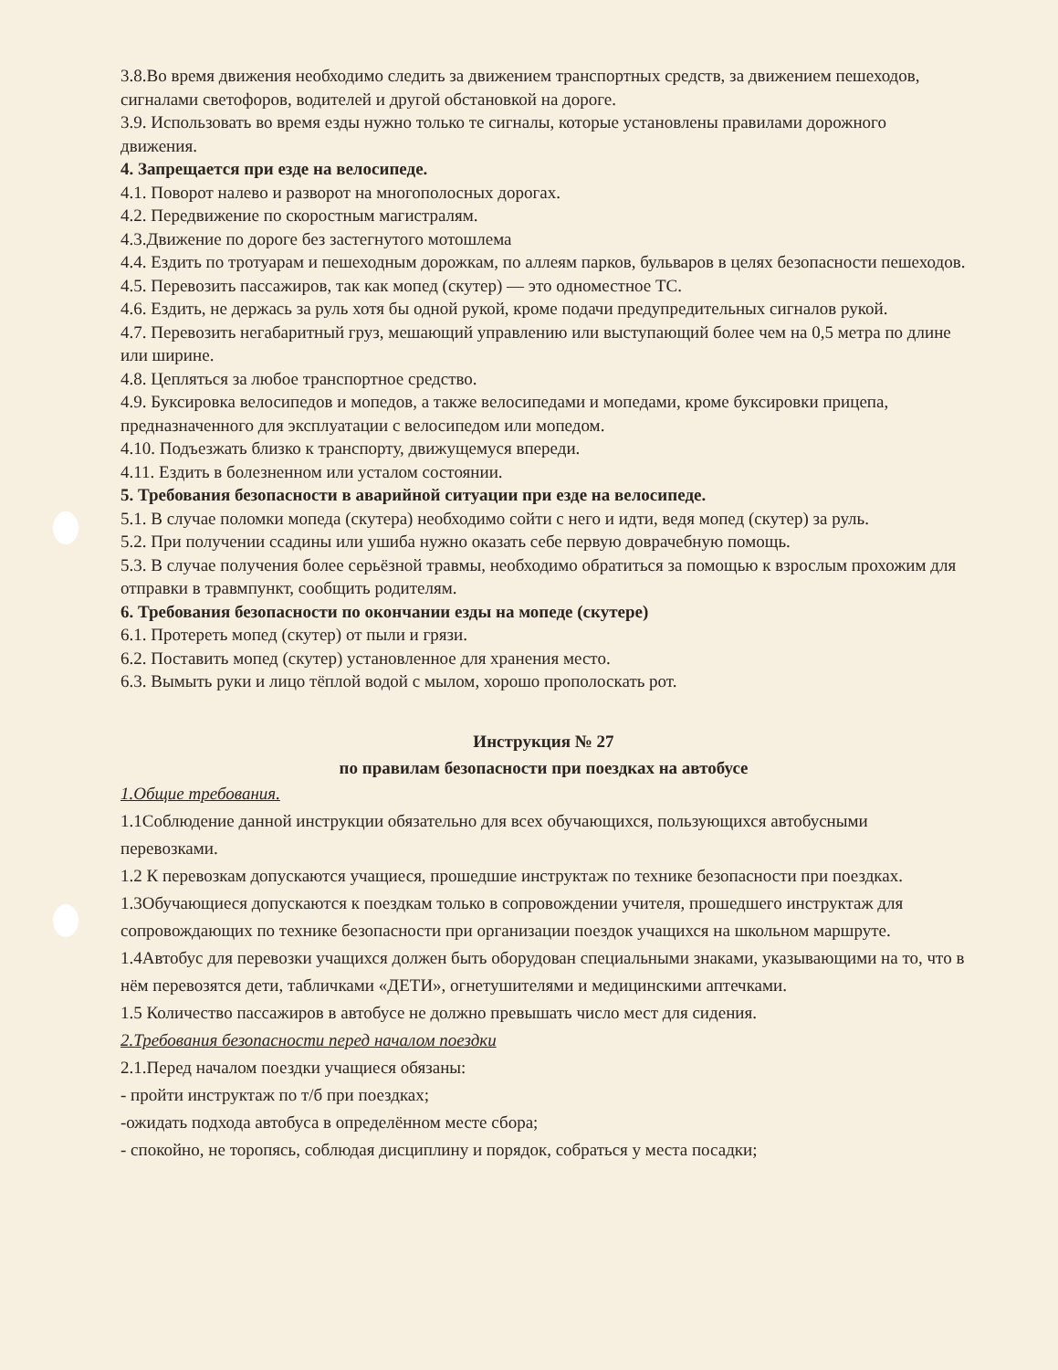3.8.Во время движения необходимо следить за движением транспортных средств, за движением пешеходов, сигналами светофоров, водителей и другой обстановкой на дороге.
3.9. Использовать во время езды нужно только те сигналы, которые установлены правилами дорожного движения.
4. Запрещается при езде на велосипеде.
4.1. Поворот налево и разворот на многополосных дорогах.
4.2. Передвижение по скоростным магистралям.
4.3.Движение по дороге без застегнутого мотошлема
4.4. Ездить по тротуарам и пешеходным дорожкам, по аллеям парков, бульваров в целях безопасности пешеходов.
4.5. Перевозить пассажиров, так как мопед (скутер) — это одноместное ТС.
4.6. Ездить, не держась за руль хотя бы одной рукой, кроме подачи предупредительных сигналов рукой.
4.7. Перевозить негабаритный груз, мешающий управлению или выступающий более чем на 0,5 метра по длине или ширине.
4.8. Цепляться за любое транспортное средство.
4.9. Буксировка велосипедов и мопедов, а также велосипедами и мопедами, кроме буксировки прицепа, предназначенного для эксплуатации с велосипедом или мопедом.
4.10. Подъезжать близко к транспорту, движущемуся впереди.
4.11. Ездить в болезненном или усталом состоянии.
5. Требования безопасности в аварийной ситуации при езде на велосипеде.
5.1. В случае поломки мопеда (скутера) необходимо сойти с него и идти, ведя мопед (скутер) за руль.
5.2. При получении ссадины или ушиба нужно оказать себе первую доврачебную помощь.
5.3. В случае получения более серьёзной травмы, необходимо обратиться за помощью к взрослым прохожим для отправки в травмпункт, сообщить родителям.
6. Требования безопасности по окончании езды на мопеде (скутере)
6.1. Протереть мопед (скутер) от пыли и грязи.
6.2. Поставить мопед (скутер) установленное для хранения место.
6.3. Вымыть руки и лицо тёплой водой с мылом, хорошо прополоскать рот.
Инструкция № 27
по правилам безопасности при поездках на автобусе
1.Общие требования.
1.1Соблюдение данной инструкции обязательно для всех обучающихся, пользующихся автобусными перевозками.
1.2 К перевозкам допускаются учащиеся, прошедшие инструктаж по технике безопасности при поездках.
1.3Обучающиеся допускаются к поездкам только в сопровождении учителя, прошедшего инструктаж для сопровождающих по технике безопасности при организации поездок учащихся на школьном маршруте.
1.4Автобус для перевозки учащихся должен быть оборудован специальными знаками, указывающими на то, что в нём перевозятся дети, табличками «ДЕТИ», огнетушителями и медицинскими аптечками.
1.5 Количество пассажиров в автобусе не должно превышать число мест для сидения.
2.Требования безопасности перед началом поездки
2.1.Перед началом поездки учащиеся обязаны:
- пройти инструктаж по т/б при поездках;
-ожидать подхода автобуса в определённом месте сбора;
- спокойно, не торопясь, соблюдая дисциплину и порядок, собраться у места посадки;